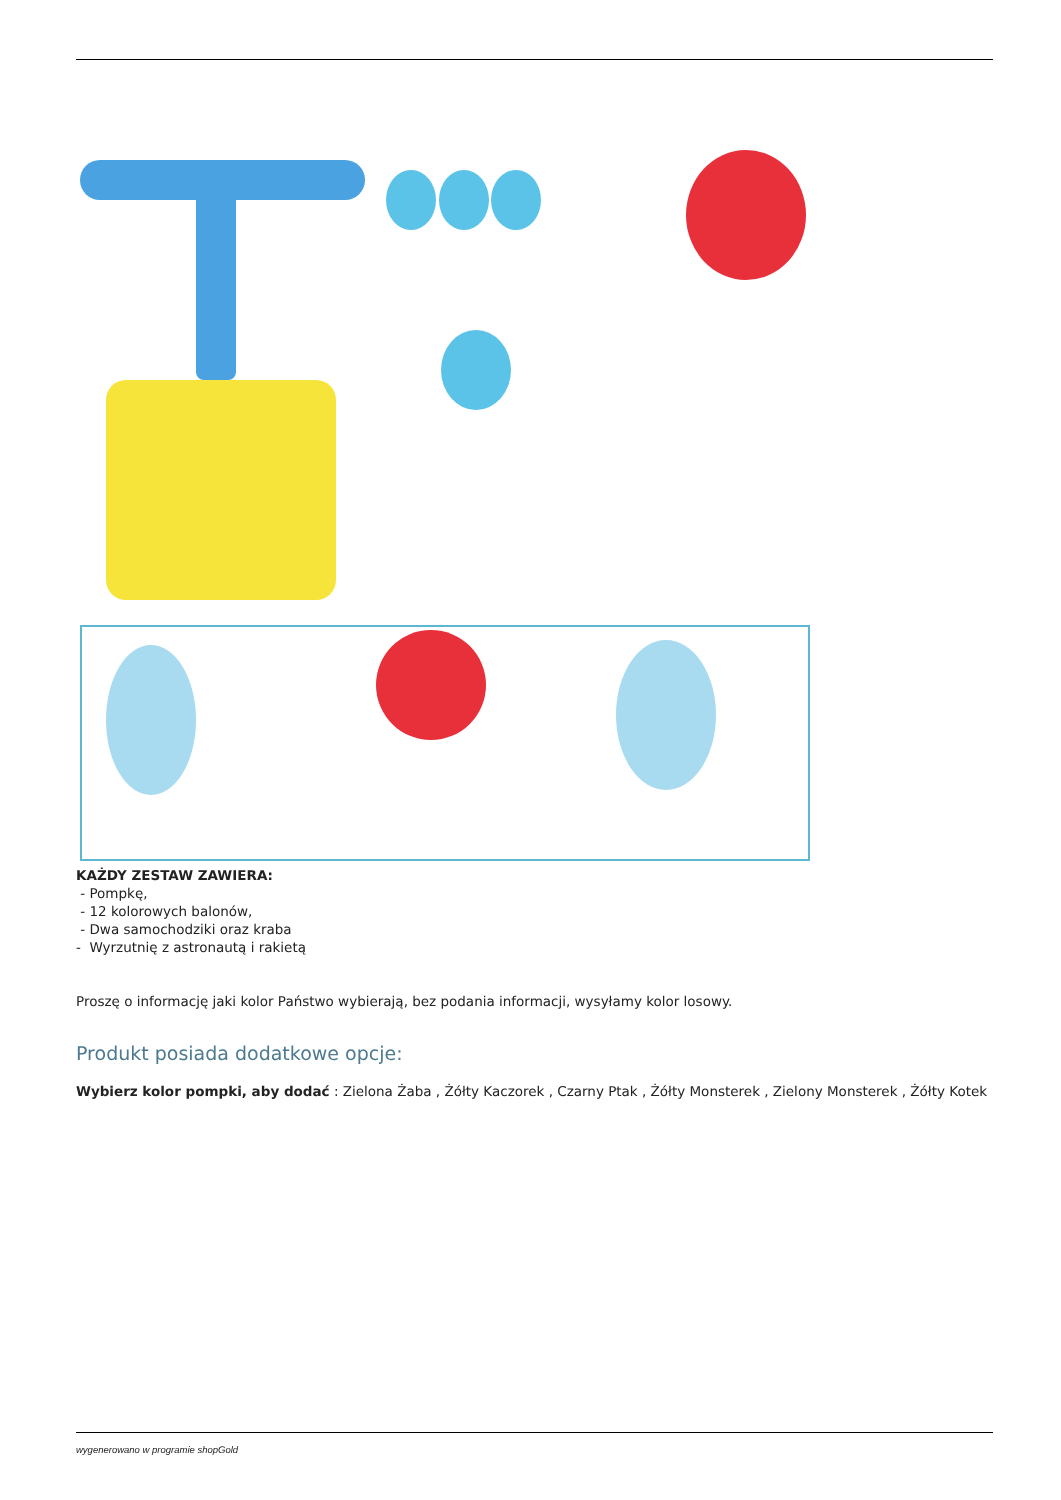KAŻDY ZESTAW ZAWIERA:
- Pompkę,
- 12 kolorowych balonów,
- Dwa samochodziki oraz kraba
- Wyrzutnię z astronautą i rakietą
Proszę o informację jaki kolor Państwo wybierają, bez podania informacji, wysyłamy kolor losowy.
Produkt posiada dodatkowe opcje:
Wybierz kolor pompki, aby dodać : Zielona Żaba , Żółty Kaczorek , Czarny Ptak , Żółty Monsterek , Zielony Monsterek , Żółty Kotek
wygenerowano w programie shopGold